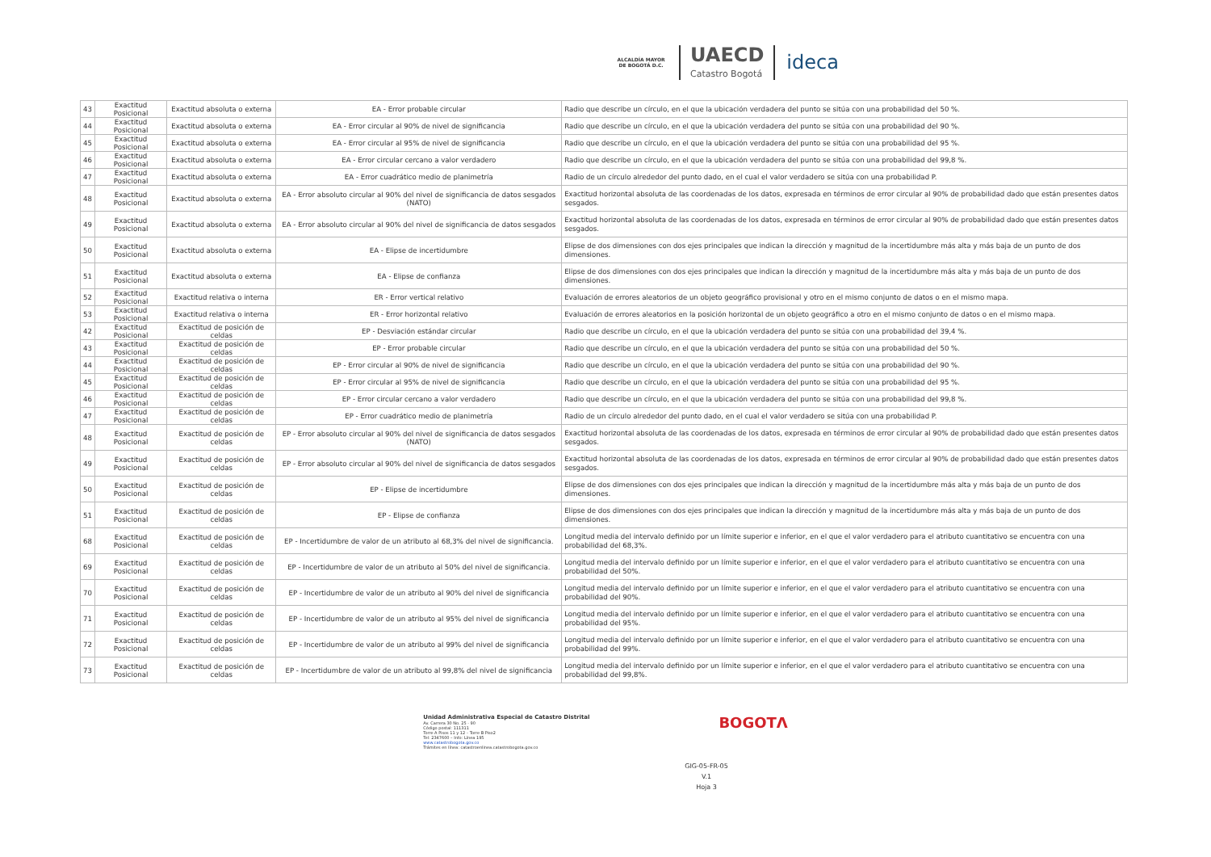ALCALDÍA MAYOR DE BOGOTÁ D.C.
UAECD
Catastro Bogotá
ideca
| 43 | Exactitud Posicional | Exactitud absoluta o externa | EA - Error probable circular | Radio que describe un círculo, en el que la ubicación verdadera del punto se sitúa con una probabilidad del 50 %. |
| 44 | Exactitud Posicional | Exactitud absoluta o externa | EA - Error circular al 90% de nivel de significancia | Radio que describe un círculo, en el que la ubicación verdadera del punto se sitúa con una probabilidad del 90 %. |
| 45 | Exactitud Posicional | Exactitud absoluta o externa | EA - Error circular al 95% de nivel de significancia | Radio que describe un círculo, en el que la ubicación verdadera del punto se sitúa con una probabilidad del 95 %. |
| 46 | Exactitud Posicional | Exactitud absoluta o externa | EA - Error circular cercano a valor verdadero | Radio que describe un círculo, en el que la ubicación verdadera del punto se sitúa con una probabilidad del 99,8 %. |
| 47 | Exactitud Posicional | Exactitud absoluta o externa | EA - Error cuadrático medio de planimetría | Radio de un círculo alrededor del punto dado, en el cual el valor verdadero se sitúa con una probabilidad P. |
| 48 | Exactitud Posicional | Exactitud absoluta o externa | EA - Error absoluto circular al 90% del nivel de significancia de datos sesgados (NATO) | Exactitud horizontal absoluta de las coordenadas de los datos, expresada en términos de error circular al 90% de probabilidad dado que están presentes datos sesgados. |
| 49 | Exactitud Posicional | Exactitud absoluta o externa | EA - Error absoluto circular al 90% del nivel de significancia de datos sesgados | Exactitud horizontal absoluta de las coordenadas de los datos, expresada en términos de error circular al 90% de probabilidad dado que están presentes datos sesgados. |
| 50 | Exactitud Posicional | Exactitud absoluta o externa | EA - Elipse de incertidumbre | Elipse de dos dimensiones con dos ejes principales que indican la dirección y magnitud de la incertidumbre más alta y más baja de un punto de dos dimensiones. |
| 51 | Exactitud Posicional | Exactitud absoluta o externa | EA - Elipse de confianza | Elipse de dos dimensiones con dos ejes principales que indican la dirección y magnitud de la incertidumbre más alta y más baja de un punto de dos dimensiones. |
| 52 | Exactitud Posicional | Exactitud relativa o interna | ER - Error vertical relativo | Evaluación de errores aleatorios de un objeto geográfico provisional y otro en el mismo conjunto de datos o en el mismo mapa. |
| 53 | Exactitud Posicional | Exactitud relativa o interna | ER - Error horizontal relativo | Evaluación de errores aleatorios en la posición horizontal de un objeto geográfico a otro en el mismo conjunto de datos o en el mismo mapa. |
| 42 | Exactitud Posicional | Exactitud de posición de celdas | EP - Desviación estándar circular | Radio que describe un círculo, en el que la ubicación verdadera del punto se sitúa con una probabilidad del 39,4 %. |
| 43 | Exactitud Posicional | Exactitud de posición de celdas | EP - Error probable circular | Radio que describe un círculo, en el que la ubicación verdadera del punto se sitúa con una probabilidad del 50 %. |
| 44 | Exactitud Posicional | Exactitud de posición de celdas | EP - Error circular al 90% de nivel de significancia | Radio que describe un círculo, en el que la ubicación verdadera del punto se sitúa con una probabilidad del 90 %. |
| 45 | Exactitud Posicional | Exactitud de posición de celdas | EP - Error circular al 95% de nivel de significancia | Radio que describe un círculo, en el que la ubicación verdadera del punto se sitúa con una probabilidad del 95 %. |
| 46 | Exactitud Posicional | Exactitud de posición de celdas | EP - Error circular cercano a valor verdadero | Radio que describe un círculo, en el que la ubicación verdadera del punto se sitúa con una probabilidad del 99,8 %. |
| 47 | Exactitud Posicional | Exactitud de posición de celdas | EP - Error cuadrático medio de planimetría | Radio de un círculo alrededor del punto dado, en el cual el valor verdadero se sitúa con una probabilidad P. |
| 48 | Exactitud Posicional | Exactitud de posición de celdas | EP - Error absoluto circular al 90% del nivel de significancia de datos sesgados (NATO) | Exactitud horizontal absoluta de las coordenadas de los datos, expresada en términos de error circular al 90% de probabilidad dado que están presentes datos sesgados. |
| 49 | Exactitud Posicional | Exactitud de posición de celdas | EP - Error absoluto circular al 90% del nivel de significancia de datos sesgados | Exactitud horizontal absoluta de las coordenadas de los datos, expresada en términos de error circular al 90% de probabilidad dado que están presentes datos sesgados. |
| 50 | Exactitud Posicional | Exactitud de posición de celdas | EP - Elipse de incertidumbre | Elipse de dos dimensiones con dos ejes principales que indican la dirección y magnitud de la incertidumbre más alta y más baja de un punto de dos dimensiones. |
| 51 | Exactitud Posicional | Exactitud de posición de celdas | EP - Elipse de confianza | Elipse de dos dimensiones con dos ejes principales que indican la dirección y magnitud de la incertidumbre más alta y más baja de un punto de dos dimensiones. |
| 68 | Exactitud Posicional | Exactitud de posición de celdas | EP - Incertidumbre de valor de un atributo al 68,3% del nivel de significancia. | Longitud media del intervalo definido por un límite superior e inferior, en el que el valor verdadero para el atributo cuantitativo se encuentra con una probabilidad del 68,3%. |
| 69 | Exactitud Posicional | Exactitud de posición de celdas | EP - Incertidumbre de valor de un atributo al 50% del nivel de significancia. | Longitud media del intervalo definido por un límite superior e inferior, en el que el valor verdadero para el atributo cuantitativo se encuentra con una probabilidad del 50%. |
| 70 | Exactitud Posicional | Exactitud de posición de celdas | EP - Incertidumbre de valor de un atributo al 90% del nivel de significancia | Longitud media del intervalo definido por un límite superior e inferior, en el que el valor verdadero para el atributo cuantitativo se encuentra con una probabilidad del 90%. |
| 71 | Exactitud Posicional | Exactitud de posición de celdas | EP - Incertidumbre de valor de un atributo al 95% del nivel de significancia | Longitud media del intervalo definido por un límite superior e inferior, en el que el valor verdadero para el atributo cuantitativo se encuentra con una probabilidad del 95%. |
| 72 | Exactitud Posicional | Exactitud de posición de celdas | EP - Incertidumbre de valor de un atributo al 99% del nivel de significancia | Longitud media del intervalo definido por un límite superior e inferior, en el que el valor verdadero para el atributo cuantitativo se encuentra con una probabilidad del 99%. |
| 73 | Exactitud Posicional | Exactitud de posición de celdas | EP - Incertidumbre de valor de un atributo al 99,8% del nivel de significancia | Longitud media del intervalo definido por un límite superior e inferior, en el que el valor verdadero para el atributo cuantitativo se encuentra con una probabilidad del 99,8%. |
Unidad Administrativa Especial de Catastro Distrital
Av. Carrera 30 No. 25 - 90
Código postal: 111311
Torre A Pisos 11 y 12 – Torre B Piso2
Tel: 2347600 – Info: Línea 195
www.catastrobogota.gov.co
Trámites en línea: catastroenlinea.catastrobogota.gov.co
BOGOTΛ
GIG-05-FR-05
V.1
Hoja 3